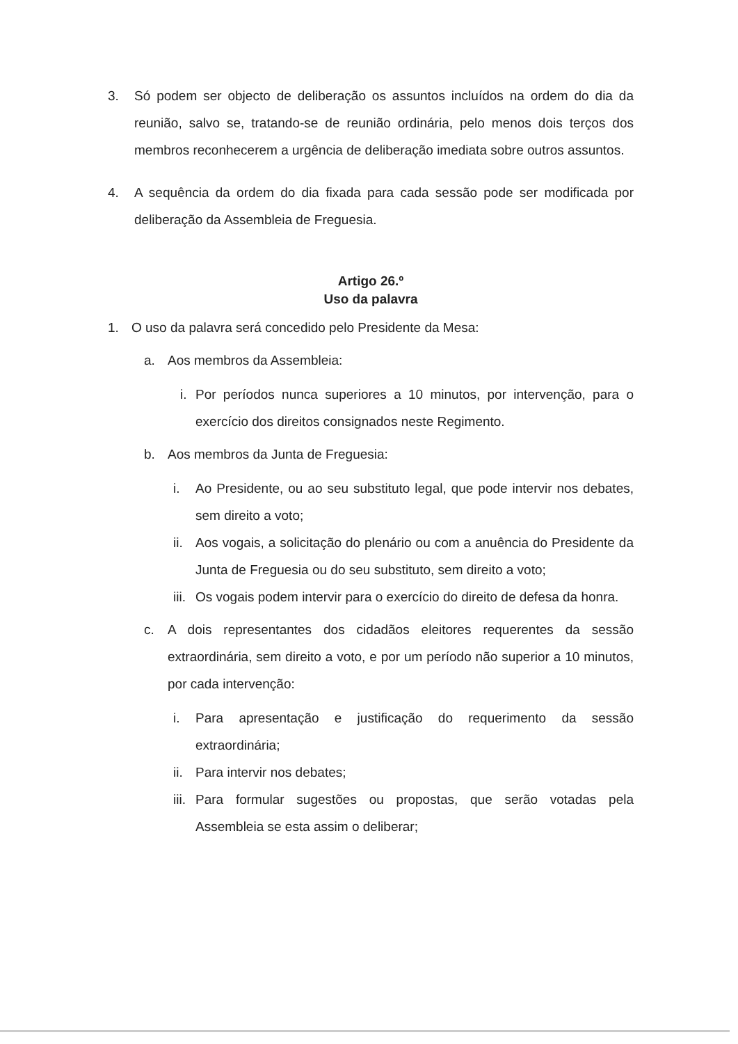3. Só podem ser objecto de deliberação os assuntos incluídos na ordem do dia da reunião, salvo se, tratando-se de reunião ordinária, pelo menos dois terços dos membros reconhecerem a urgência de deliberação imediata sobre outros assuntos.
4. A sequência da ordem do dia fixada para cada sessão pode ser modificada por deliberação da Assembleia de Freguesia.
Artigo 26.º
Uso da palavra
1. O uso da palavra será concedido pelo Presidente da Mesa:
a. Aos membros da Assembleia:
i. Por períodos nunca superiores a 10 minutos, por intervenção, para o exercício dos direitos consignados neste Regimento.
b. Aos membros da Junta de Freguesia:
i. Ao Presidente, ou ao seu substituto legal, que pode intervir nos debates, sem direito a voto;
ii. Aos vogais, a solicitação do plenário ou com a anuência do Presidente da Junta de Freguesia ou do seu substituto, sem direito a voto;
iii. Os vogais podem intervir para o exercício do direito de defesa da honra.
c. A dois representantes dos cidadãos eleitores requerentes da sessão extraordinária, sem direito a voto, e por um período não superior a 10 minutos, por cada intervenção:
i. Para apresentação e justificação do requerimento da sessão extraordinária;
ii. Para intervir nos debates;
iii. Para formular sugestões ou propostas, que serão votadas pela Assembleia se esta assim o deliberar;